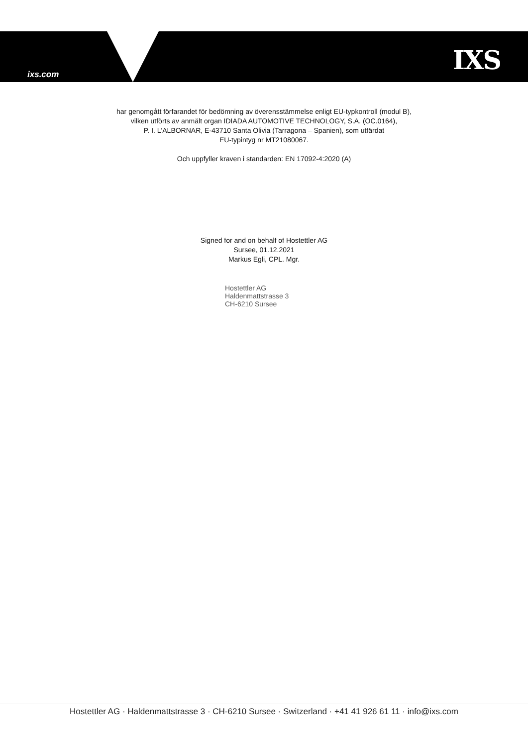ixs.com IXS
har genomgått förfarandet för bedömning av överensstämmelse enligt EU-typkontroll (modul B),
vilken utförts av anmält organ IDIADA AUTOMOTIVE TECHNOLOGY, S.A. (OC.0164),
P. I. L'ALBORNAR, E-43710 Santa Olivia (Tarragona – Spanien), som utfärdat
EU-typintyg nr MT21080067.
Och uppfyller kraven i standarden: EN 17092-4:2020 (A)
Signed for and on behalf of Hostettler AG
Sursee, 01.12.2021
Markus Egli, CPL. Mgr.
Hostettler AG
Haldenmattstrasse 3
CH-6210 Sursee
Hostettler AG · Haldenmattstrasse 3 · CH-6210 Sursee · Switzerland · +41 41 926 61 11 · info@ixs.com